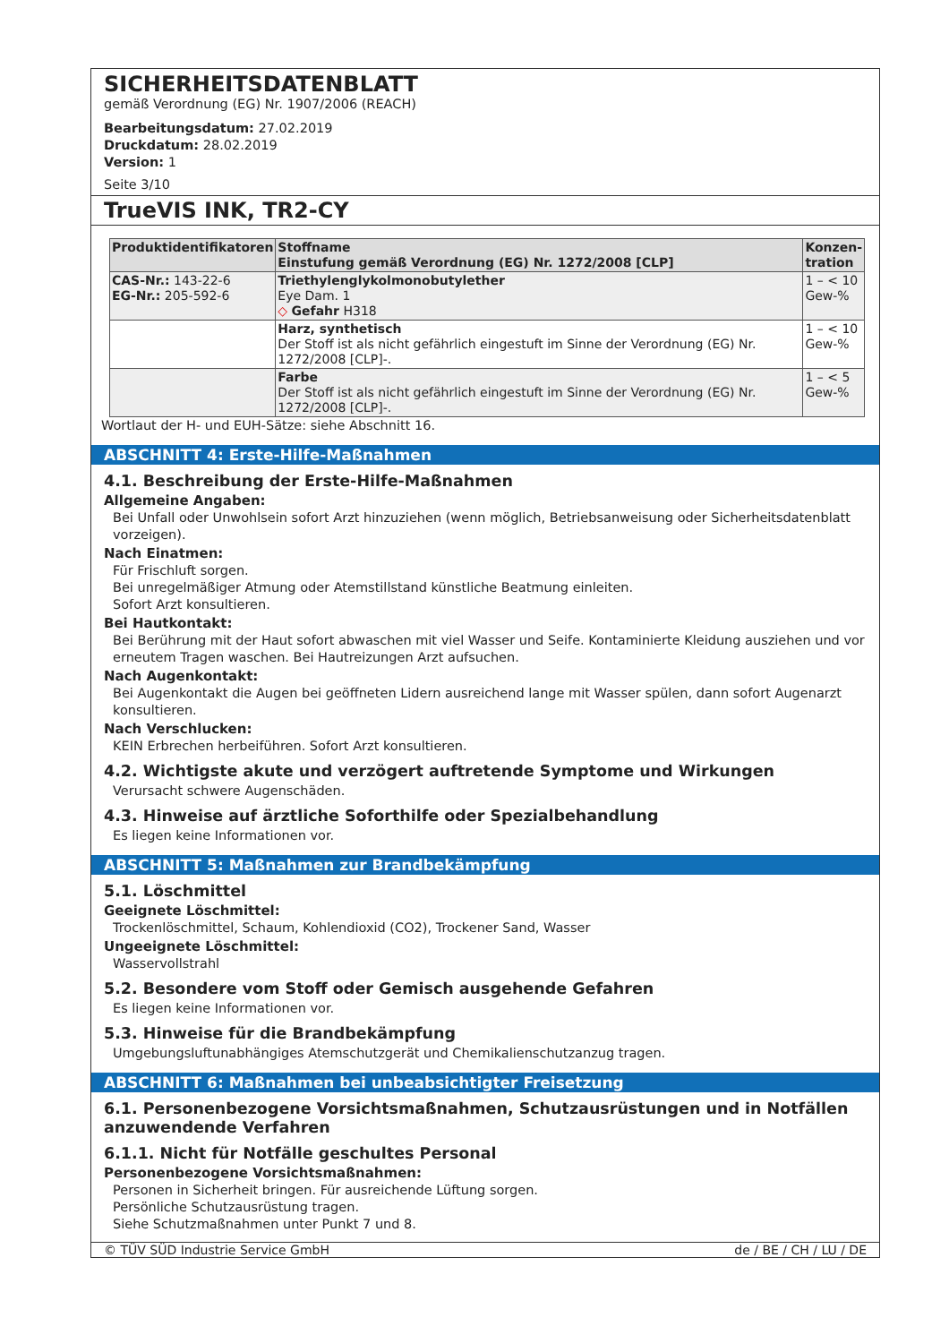SICHERHEITSDATENBLATT
gemäß Verordnung (EG) Nr. 1907/2006 (REACH)
Bearbeitungsdatum: 27.02.2019
Druckdatum: 28.02.2019
Version: 1
Seite 3/10
TrueVIS INK, TR2-CY
| Produktidentifikatoren | Stoffname Einstufung gemäß Verordnung (EG) Nr. 1272/2008 [CLP] | Konzen- tration |
| --- | --- | --- |
| CAS-Nr.: 143-22-6 EG-Nr.: 205-592-6 | Triethylenglykolmonobutylether Eye Dam. 1 ◇ Gefahr H318 | 1 – < 10 Gew-% |
| | Harz, synthetisch Der Stoff ist als nicht gefährlich eingestuft im Sinne der Verordnung (EG) Nr. 1272/2008 [CLP]-. | 1 – < 10 Gew-% |
| | Farbe Der Stoff ist als nicht gefährlich eingestuft im Sinne der Verordnung (EG) Nr. 1272/2008 [CLP]-. | 1 – < 5 Gew-% |
Wortlaut der H- und EUH-Sätze: siehe Abschnitt 16.
ABSCHNITT 4: Erste-Hilfe-Maßnahmen
4.1. Beschreibung der Erste-Hilfe-Maßnahmen
Allgemeine Angaben:
Bei Unfall oder Unwohlsein sofort Arzt hinzuziehen (wenn möglich, Betriebsanweisung oder Sicherheitsdatenblatt vorzeigen).
Nach Einatmen:
Für Frischluft sorgen.
Bei unregelmäßiger Atmung oder Atemstillstand künstliche Beatmung einleiten.
Sofort Arzt konsultieren.
Bei Hautkontakt:
Bei Berührung mit der Haut sofort abwaschen mit viel Wasser und Seife. Kontaminierte Kleidung ausziehen und vor erneutem Tragen waschen. Bei Hautreizungen Arzt aufsuchen.
Nach Augenkontakt:
Bei Augenkontakt die Augen bei geöffneten Lidern ausreichend lange mit Wasser spülen, dann sofort Augenarzt konsultieren.
Nach Verschlucken:
KEIN Erbrechen herbeiführen. Sofort Arzt konsultieren.
4.2. Wichtigste akute und verzögert auftretende Symptome und Wirkungen
Verursacht schwere Augenschäden.
4.3. Hinweise auf ärztliche Soforthilfe oder Spezialbehandlung
Es liegen keine Informationen vor.
ABSCHNITT 5: Maßnahmen zur Brandbekämpfung
5.1. Löschmittel
Geeignete Löschmittel:
Trockenlöschmittel, Schaum, Kohlendioxid (CO2), Trockener Sand, Wasser
Ungeeignete Löschmittel:
Wasservollstrahl
5.2. Besondere vom Stoff oder Gemisch ausgehende Gefahren
Es liegen keine Informationen vor.
5.3. Hinweise für die Brandbekämpfung
Umgebungsluftunabhängiges Atemschutzgerät und Chemikalienschutzanzug tragen.
ABSCHNITT 6: Maßnahmen bei unbeabsichtigter Freisetzung
6.1. Personenbezogene Vorsichtsmaßnahmen, Schutzausrüstungen und in Notfällen anzuwendende Verfahren
6.1.1. Nicht für Notfälle geschultes Personal
Personenbezogene Vorsichtsmaßnahmen:
Personen in Sicherheit bringen. Für ausreichende Lüftung sorgen.
Persönliche Schutzausrüstung tragen.
Siehe Schutzmaßnahmen unter Punkt 7 und 8.
© TÜV SÜD Industrie Service GmbH de / BE / CH / LU / DE